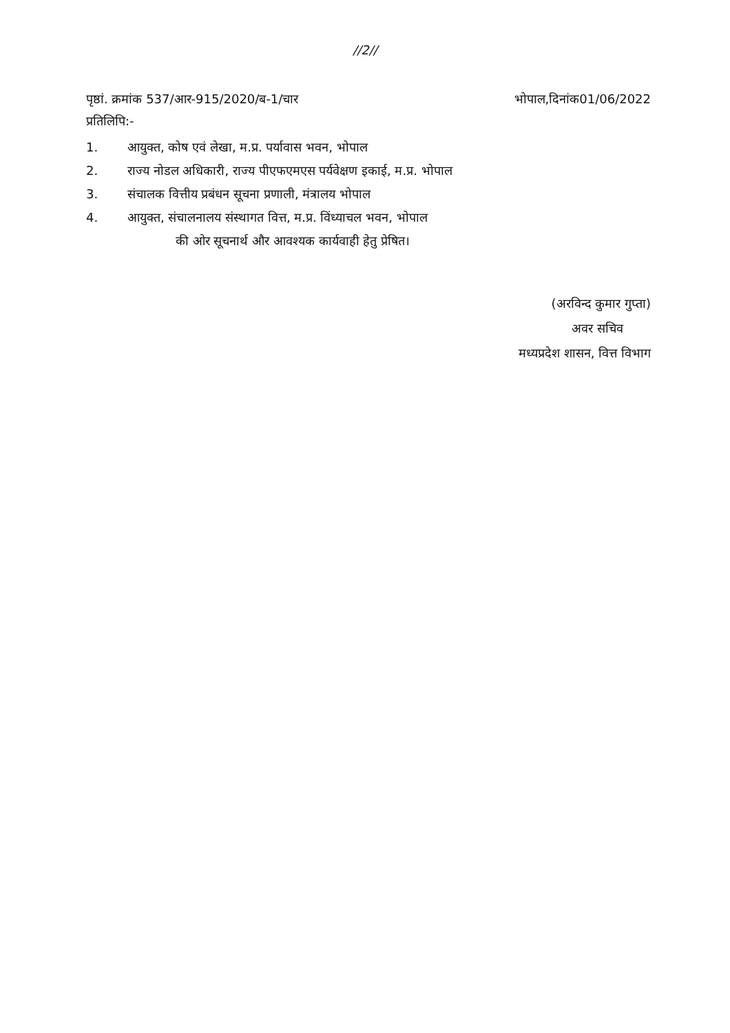//2//
पृष्ठां. क्रमांक 537/आर-915/2020/ब-1/चार भोपाल,दिनांक01/06/2022
प्रतिलिपि:-
1. आयुक्त, कोष एवं लेखा, म.प्र. पर्यावास भवन, भोपाल
2. राज्य नोडल अधिकारी, राज्य पीएफएमएस पर्यवेक्षण इकाई, म.प्र. भोपाल
3. संचालक वित्तीय प्रबंधन सूचना प्रणाली, मंत्रालय भोपाल
4. आयुक्त, संचालनालय संस्थागत वित्त, म.प्र. विंध्याचल भवन, भोपाल
की ओर सूचनार्थ और आवश्यक कार्यवाही हेतु प्रेषित।
(अरविन्द कुमार गुप्ता)
अवर सचिव
मध्यप्रदेश शासन, वित्त विभाग